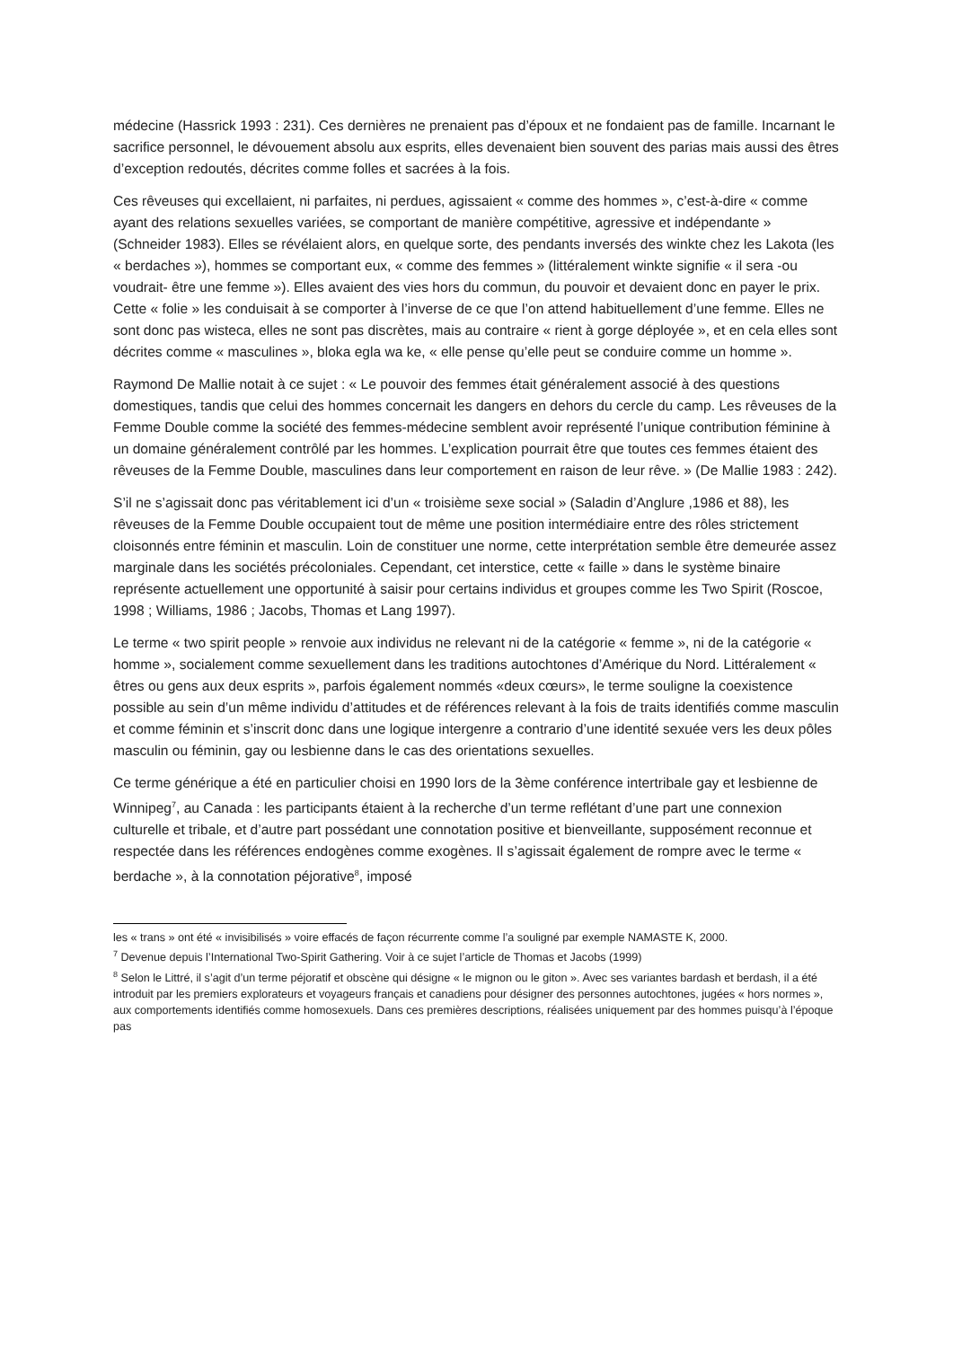médecine (Hassrick 1993 : 231). Ces dernières ne prenaient pas d’époux et ne fondaient pas de famille. Incarnant le sacrifice personnel, le dévouement absolu aux esprits, elles devenaient bien souvent des parias mais aussi des êtres d’exception redoutés, décrites comme folles et sacrées à la fois.
Ces rêveuses qui excellaient, ni parfaites, ni perdues, agissaient « comme des hommes », c’est-à-dire « comme ayant des relations sexuelles variées, se comportant de manière compétitive, agressive et indépendante » (Schneider 1983). Elles se révélaient alors, en quelque sorte, des pendants inversés des winkte chez les Lakota (les « berdaches »), hommes se comportant eux, « comme des femmes » (littéralement winkte signifie « il sera -ou voudrait- être une femme »). Elles avaient des vies hors du commun, du pouvoir et devaient donc en payer le prix. Cette « folie » les conduisait à se comporter à l’inverse de ce que l’on attend habituellement d’une femme. Elles ne sont donc pas wisteca, elles ne sont pas discrètes, mais au contraire « rient à gorge déployée », et en cela elles sont décrites comme « masculines », bloka egla wa ke, « elle pense qu’elle peut se conduire comme un homme ».
Raymond De Mallie notait à ce sujet : « Le pouvoir des femmes était généralement associé à des questions domestiques, tandis que celui des hommes concernait les dangers en dehors du cercle du camp. Les rêveuses de la Femme Double comme la société des femmes-médecine semblent avoir représenté l’unique contribution féminine à un domaine généralement contrôlé par les hommes. L’explication pourrait être que toutes ces femmes étaient des rêveuses de la Femme Double, masculines dans leur comportement en raison de leur rêve. » (De Mallie 1983 : 242).
S’il ne s’agissait donc pas véritablement ici d’un « troisième sexe social » (Saladin d’Anglure ,1986 et 88), les rêveuses de la Femme Double occupaient tout de même une position intermédiaire entre des rôles strictement cloisonnés entre féminin et masculin. Loin de constituer une norme, cette interprétation semble être demeurée assez marginale dans les sociétés précoloniales. Cependant, cet interstice, cette « faille » dans le système binaire représente actuellement une opportunité à saisir pour certains individus et groupes comme les Two Spirit (Roscoe, 1998 ; Williams, 1986 ; Jacobs, Thomas et Lang 1997).
Le terme « two spirit people » renvoie aux individus ne relevant ni de la catégorie « femme », ni de la catégorie « homme », socialement comme sexuellement dans les traditions autochtones d’Amérique du Nord. Littéralement « êtres ou gens aux deux esprits », parfois également nommés «deux cœurs», le terme souligne la coexistence possible au sein d’un même individu d’attitudes et de références relevant à la fois de traits identifiés comme masculin et comme féminin et s’inscrit donc dans une logique intergenre a contrario d’une identité sexuée vers les deux pôles masculin ou féminin, gay ou lesbienne dans le cas des orientations sexuelles.
Ce terme générique a été en particulier choisi en 1990 lors de la 3ème conférence intertribale gay et lesbienne de Winnipeg<sup>7</sup>, au Canada : les participants étaient à la recherche d’un terme reflétant d’une part une connexion culturelle et tribale, et d’autre part possédant une connotation positive et bienveillante, supposément reconnue et respectée dans les références endogènes comme exogènes. Il s’agissait également de rompre avec le terme « berdache », à la connotation péjorative<sup>8</sup>, imposé
les « trans » ont été « invisibilisés » voire effacés de façon récurrente comme l’a souligné par exemple NAMASTE K, 2000.
<sup>7</sup> Devenue depuis l’International Two-Spirit Gathering. Voir à ce sujet l’article de Thomas et Jacobs (1999)
<sup>8</sup> Selon le Littré, il s’agit d’un terme péjoratif et obscène qui désigne « le mignon ou le giton ». Avec ses variantes bardash et berdash, il a été introduit par les premiers explorateurs et voyageurs français et canadiens pour désigner des personnes autochtones, jugées « hors normes », aux comportements identifiés comme homosexuels. Dans ces premières descriptions, réalisées uniquement par des hommes puisqu’à l’époque pas